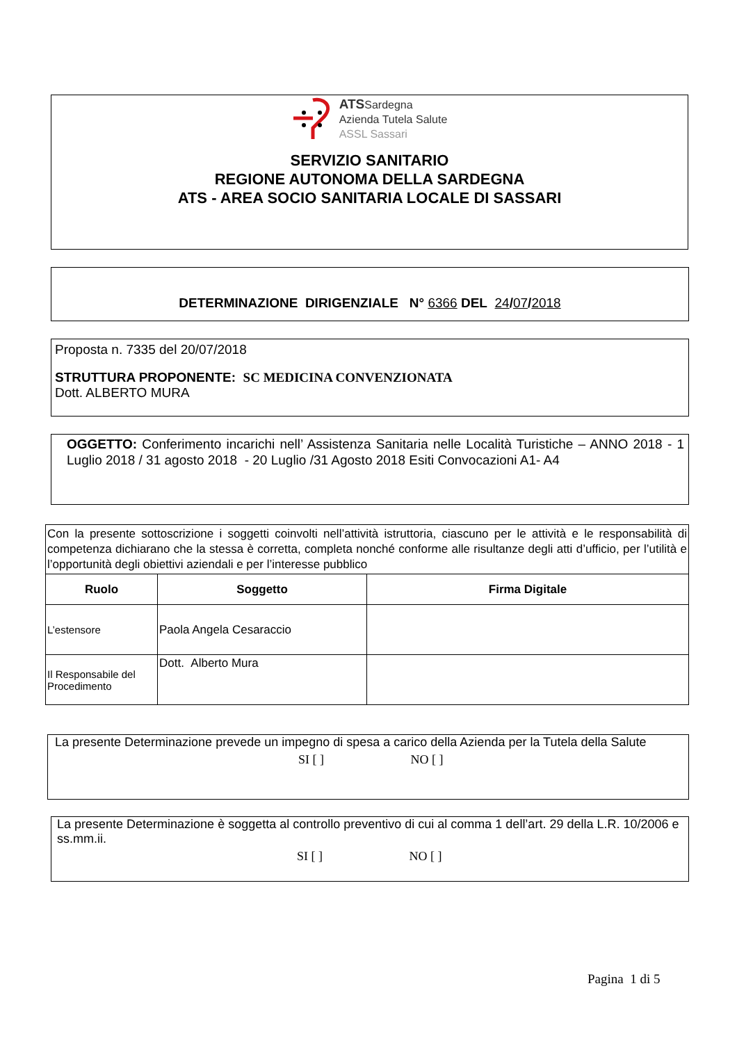ATSSardegna
Azienda Tutela Salute
ASSL Sassari
SERVIZIO SANITARIO
REGIONE AUTONOMA DELLA SARDEGNA
ATS - AREA SOCIO SANITARIA LOCALE DI SASSARI
DETERMINAZIONE DIRIGENZIALE N° 6366 DEL 24/07/2018
Proposta n. 7335 del 20/07/2018
STRUTTURA PROPONENTE: SC MEDICINA CONVENZIONATA
Dott. ALBERTO MURA
OGGETTO: Conferimento incarichi nell’ Assistenza Sanitaria nelle Località Turistiche – ANNO 2018 - 1 Luglio 2018 / 31 agosto 2018 - 20 Luglio /31 Agosto 2018 Esiti Convocazioni A1- A4
| Con la presente sottoscrizione i soggetti coinvolti nell’attività istruttoria, ciascuno per le attività e le responsabilità di competenza dichiarano che la stessa è corretta, completa nonché conforme alle risultanze degli atti d’ufficio, per l’utilità e l’opportunità degli obiettivi aziendali e per l’interesse pubblico | | |
| Ruolo | Soggetto | Firma Digitale |
| L’estensore | Paola Angela Cesaraccio | |
| Il Responsabile del Procedimento | Dott. Alberto Mura | |
La presente Determinazione prevede un impegno di spesa a carico della Azienda per la Tutela della Salute
SI [ ] NO [ ]
La presente Determinazione è soggetta al controllo preventivo di cui al comma 1 dell’art. 29 della L.R. 10/2006 e ss.mm.ii.
SI [ ] NO [ ]
Pagina 1 di 5